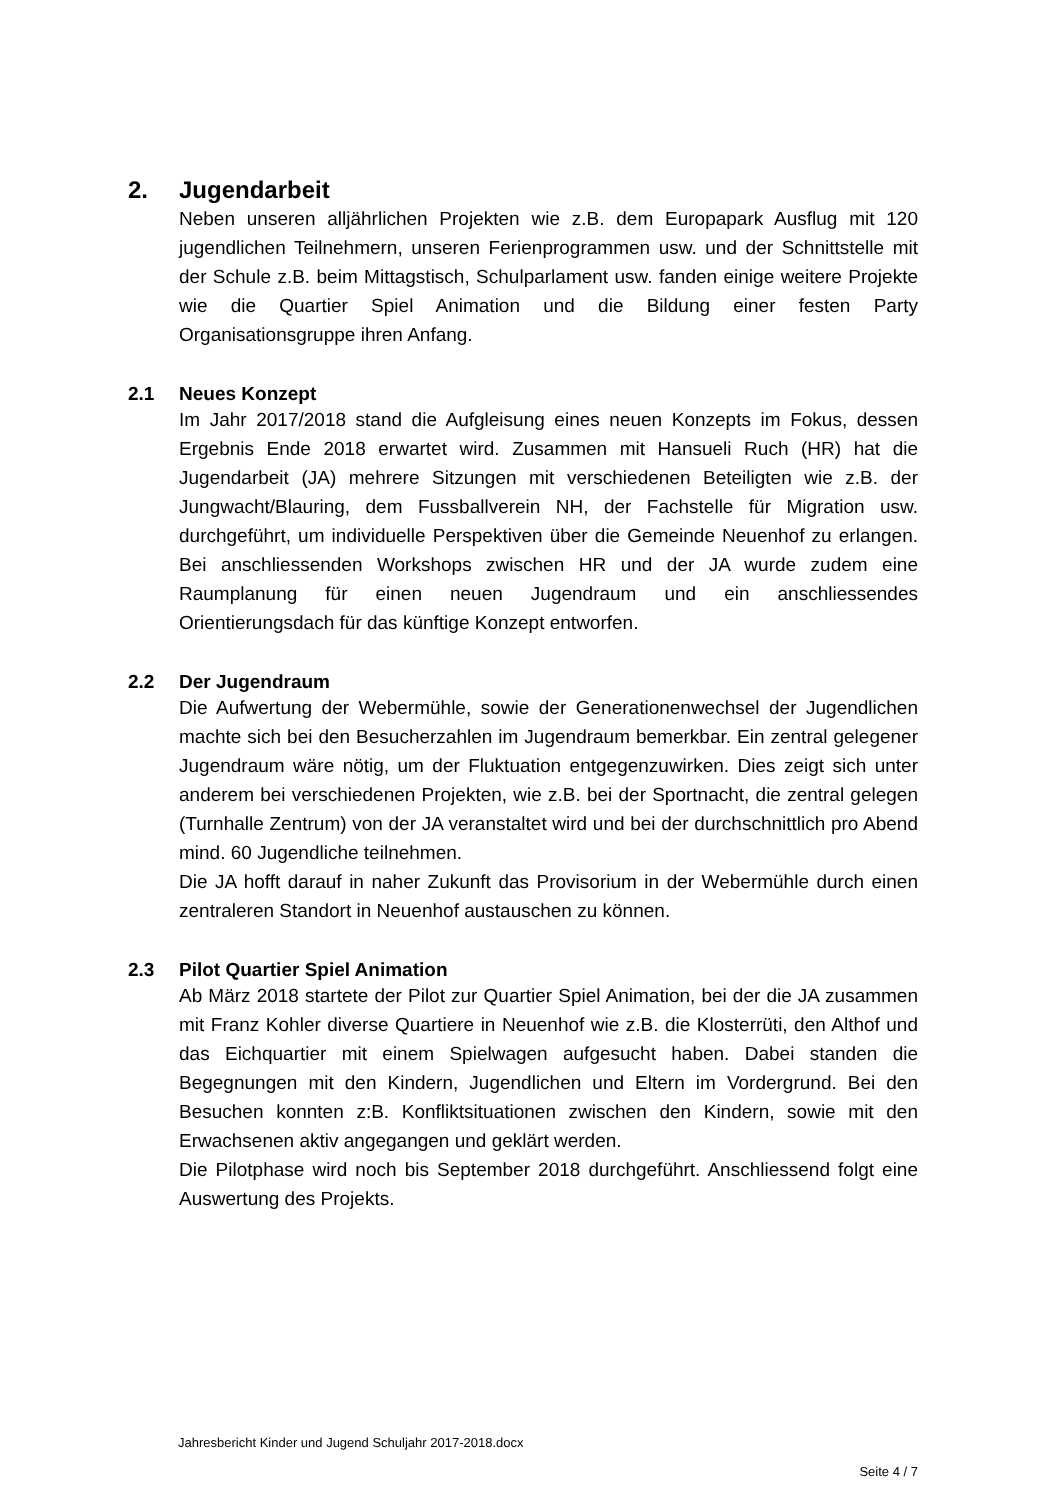2. Jugendarbeit
Neben unseren alljährlichen Projekten wie z.B. dem Europapark Ausflug mit 120 jugendlichen Teilnehmern, unseren Ferienprogrammen usw. und der Schnittstelle mit der Schule z.B. beim Mittagstisch, Schulparlament usw. fanden einige weitere Projekte wie die Quartier Spiel Animation und die Bildung einer festen Party Organisationsgruppe ihren Anfang.
2.1 Neues Konzept
Im Jahr 2017/2018 stand die Aufgleisung eines neuen Konzepts im Fokus, dessen Ergebnis Ende 2018 erwartet wird. Zusammen mit Hansueli Ruch (HR) hat die Jugendarbeit (JA) mehrere Sitzungen mit verschiedenen Beteiligten wie z.B. der Jungwacht/Blauring, dem Fussballverein NH, der Fachstelle für Migration usw. durchgeführt, um individuelle Perspektiven über die Gemeinde Neuenhof zu erlangen. Bei anschliessenden Workshops zwischen HR und der JA wurde zudem eine Raumplanung für einen neuen Jugendraum und ein anschliessendes Orientierungsdach für das künftige Konzept entworfen.
2.2 Der Jugendraum
Die Aufwertung der Webermühle, sowie der Generationenwechsel der Jugendlichen machte sich bei den Besucherzahlen im Jugendraum bemerkbar. Ein zentral gelegener Jugendraum wäre nötig, um der Fluktuation entgegenzuwirken. Dies zeigt sich unter anderem bei verschiedenen Projekten, wie z.B. bei der Sportnacht, die zentral gelegen (Turnhalle Zentrum) von der JA veranstaltet wird und bei der durchschnittlich pro Abend mind. 60 Jugendliche teilnehmen.
Die JA hofft darauf in naher Zukunft das Provisorium in der Webermühle durch einen zentraleren Standort in Neuenhof austauschen zu können.
2.3 Pilot Quartier Spiel Animation
Ab März 2018 startete der Pilot zur Quartier Spiel Animation, bei der die JA zusammen mit Franz Kohler diverse Quartiere in Neuenhof wie z.B. die Klosterrüti, den Althof und das Eichquartier mit einem Spielwagen aufgesucht haben. Dabei standen die Begegnungen mit den Kindern, Jugendlichen und Eltern im Vordergrund. Bei den Besuchen konnten z:B. Konfliktsituationen zwischen den Kindern, sowie mit den Erwachsenen aktiv angegangen und geklärt werden.
Die Pilotphase wird noch bis September 2018 durchgeführt. Anschliessend folgt eine Auswertung des Projekts.
Jahresbericht Kinder und Jugend Schuljahr 2017-2018.docx
Seite 4 / 7